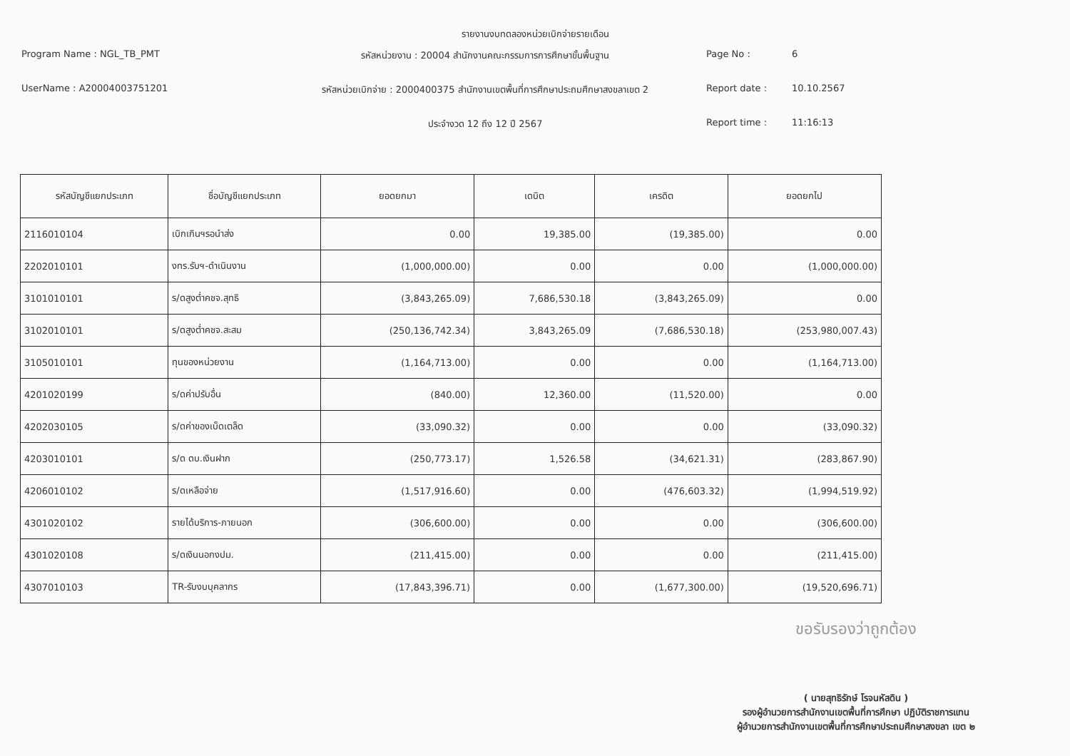รายงานงบทดลองหน่วยเบิกจ่ายรายเดือน
Program Name : NGL_TB_PMT
รหัสหน่วยงาน : 20004 สำนักงานคณะกรรมการการศึกษาขั้นพื้นฐาน
Page No :
6
UserName : A20004003751201
รหัสหน่วยเบิกจ่าย : 2000400375 สำนักงานเขตพื้นที่การศึกษาประถมศึกษาสงขลาเขต 2
Report date :
10.10.2567
ประจำงวด 12 ถึง 12 ปี 2567
Report time :
11:16:13
| รหัสบัญชีแยกประเภท | ชื่อบัญชีแยกประเภท | ยอดยกมา | เดบิต | เครดิต | ยอดยกไป |
| --- | --- | --- | --- | --- | --- |
| 2116010104 | เบิกเกินฯรอนำส่ง | 0.00 | 19,385.00 | (19,385.00) | 0.00 |
| 2202010101 | งทร.รับฯ-ดำเนินงาน | (1,000,000.00) | 0.00 | 0.00 | (1,000,000.00) |
| 3101010101 | ร/ดสูงต่ำคชจ.สุทธิ | (3,843,265.09) | 7,686,530.18 | (3,843,265.09) | 0.00 |
| 3102010101 | ร/ดสูงต่ำคชจ.สะสม | (250,136,742.34) | 3,843,265.09 | (7,686,530.18) | (253,980,007.43) |
| 3105010101 | ทุนของหน่วยงาน | (1,164,713.00) | 0.00 | 0.00 | (1,164,713.00) |
| 4201020199 | ร/ดค่าปรับอื่น | (840.00) | 12,360.00 | (11,520.00) | 0.00 |
| 4202030105 | ร/ดค่าของเบ็ดเตล็ด | (33,090.32) | 0.00 | 0.00 | (33,090.32) |
| 4203010101 | ร/ด ดบ.เงินฝาก | (250,773.17) | 1,526.58 | (34,621.31) | (283,867.90) |
| 4206010102 | ร/ดเหลือจ่าย | (1,517,916.60) | 0.00 | (476,603.32) | (1,994,519.92) |
| 4301020102 | รายได้บริการ-ภายนอก | (306,600.00) | 0.00 | 0.00 | (306,600.00) |
| 4301020108 | ร/ดเงินนอกงปม. | (211,415.00) | 0.00 | 0.00 | (211,415.00) |
| 4307010103 | TR-รับงบบุคลากร | (17,843,396.71) | 0.00 | (1,677,300.00) | (19,520,696.71) |
ขอรับรองว่าถูกต้อง
( นายสุทธิรักษ์ โรจนหัสดิน )
รองผู้อำนวยการสำนักงานเขตพื้นที่การศึกษา ปฏิบัติราชการแทน
ผู้อำนวยการสำนักงานเขตพื้นที่การศึกษาประถมศึกษาสงขลา เขต ๒